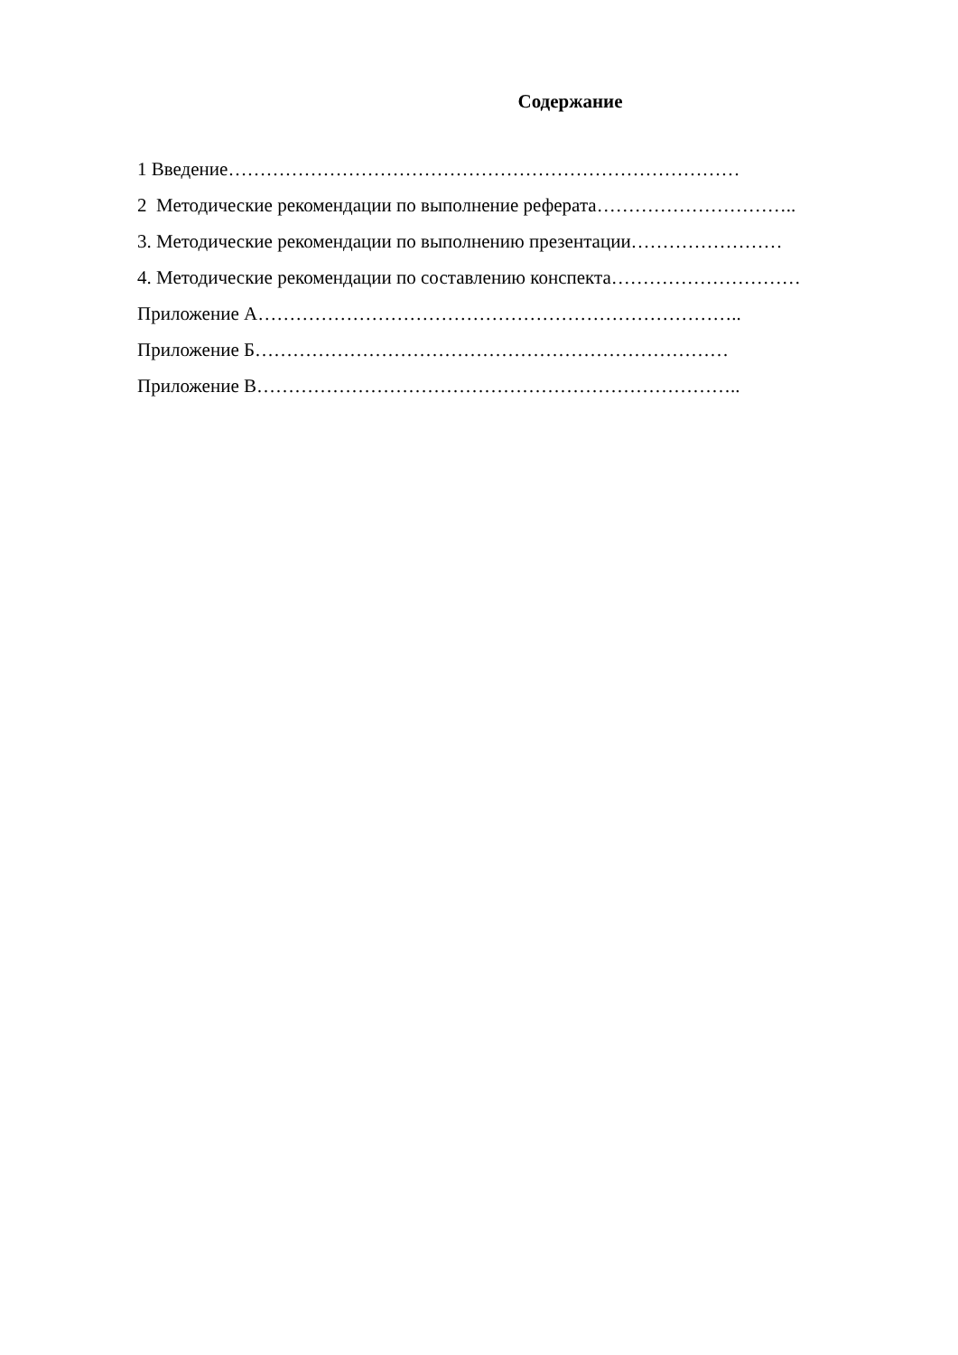Содержание
1 Введение………………………………………………………………………
2 Методические рекомендации по выполнение реферата…………………………..
3. Методические рекомендации по выполнению презентации……………………
4. Методические рекомендации по составлению конспекта…………………………
Приложение А…………………………………………………………………..
Приложение Б…………………………………………………………………
Приложение В…………………………………………………………………..